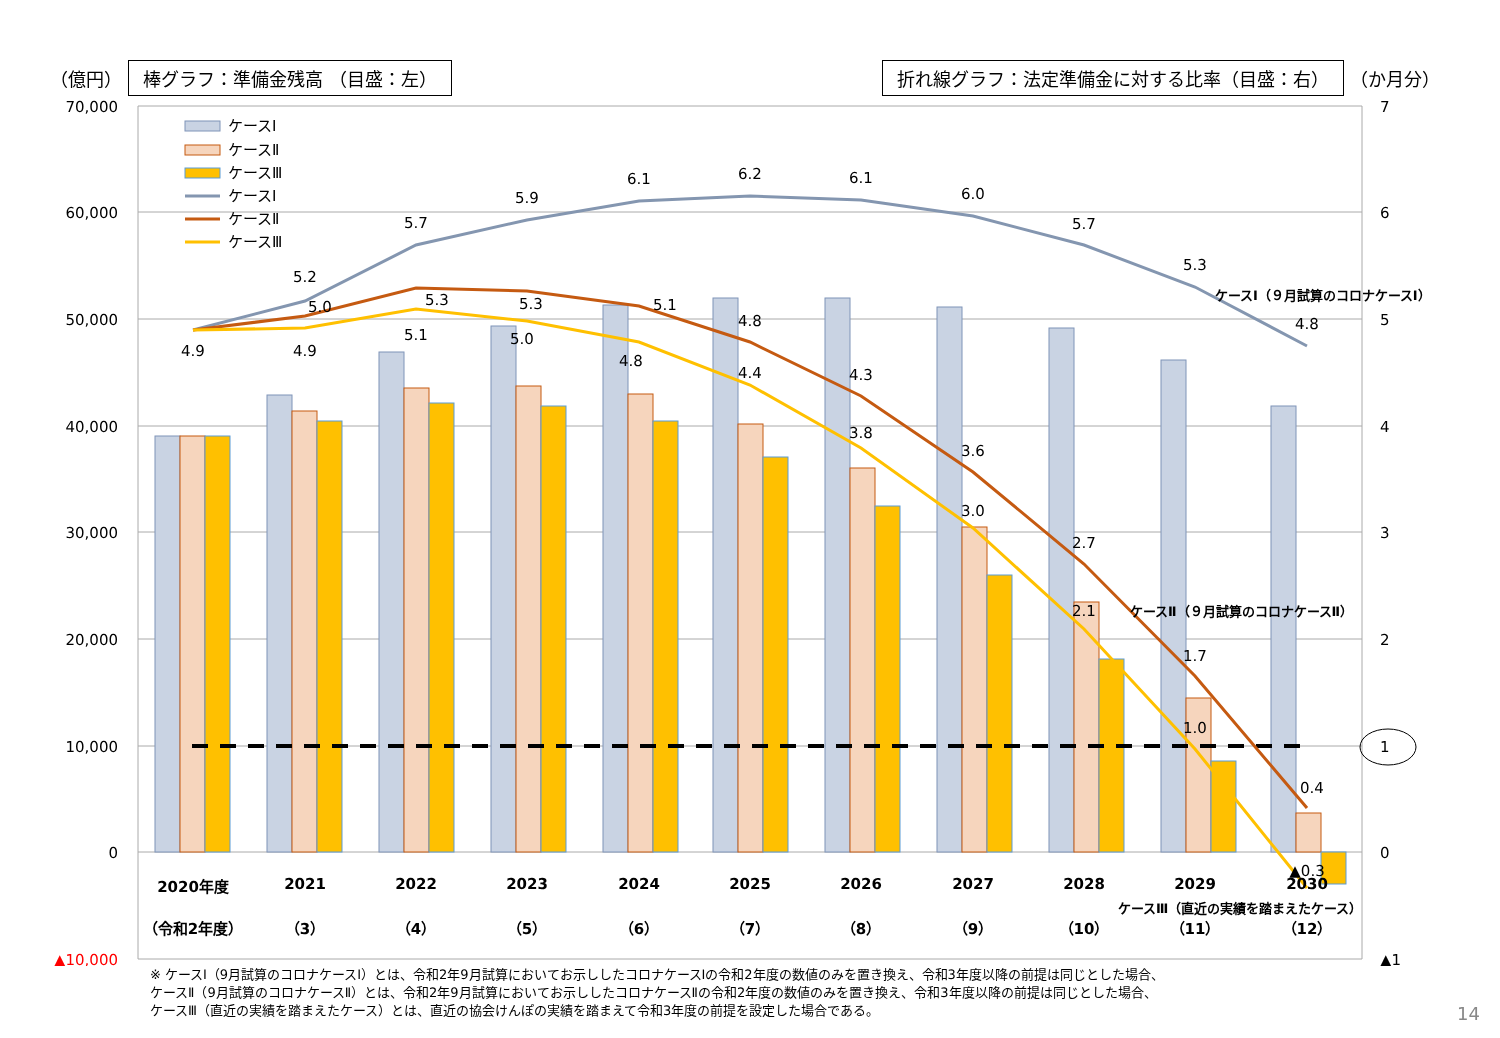（億円） 棒グラフ：準備金残高 （目盛：左）
折れ線グラフ：法定準備金に対する比率（目盛：右） （か月分）
70,000
60,000
50,000
40,000
30,000
20,000
10,000
0
▲10,000
7
6
5
4
3
2
1
0
▲1
5.2
5.7
5.9
6.1
6.2
6.1
6.0
5.7
5.3
4.8
4.9
5.0
5.3
5.3
5.1
4.8
4.3
3.6
2.7
1.7
0.4
4.9
5.1
5.0
4.8
4.4
3.8
3.0
2.1
1.0
▲0.3
ケースⅠ（９月試算のコロナケースⅠ）
ケースⅡ（９月試算のコロナケースⅡ）
ケースⅢ（直近の実績を踏まえたケース）
2020年度
（令和2年度）
2021
（3）
2022
（4）
2023
（5）
2024
（6）
2025
（7）
2026
（8）
2027
（9）
2028
（10）
2029
（11）
2030
（12）
ケースⅠ
ケースⅡ
ケースⅢ
ケースⅠ
ケースⅡ
ケースⅢ
※ ケースⅠ（9月試算のコロナケースⅠ）とは、令和2年9月試算においてお示ししたコロナケースⅠの令和2年度の数値のみを置き換え、令和3年度以降の前提は同じとした場合、
ケースⅡ（9月試算のコロナケースⅡ）とは、令和2年9月試算においてお示ししたコロナケースⅡの令和2年度の数値のみを置き換え、令和3年度以降の前提は同じとした場合、
ケースⅢ（直近の実績を踏まえたケース）とは、直近の協会けんぽの実績を踏まえて令和3年度の前提を設定した場合である。
14